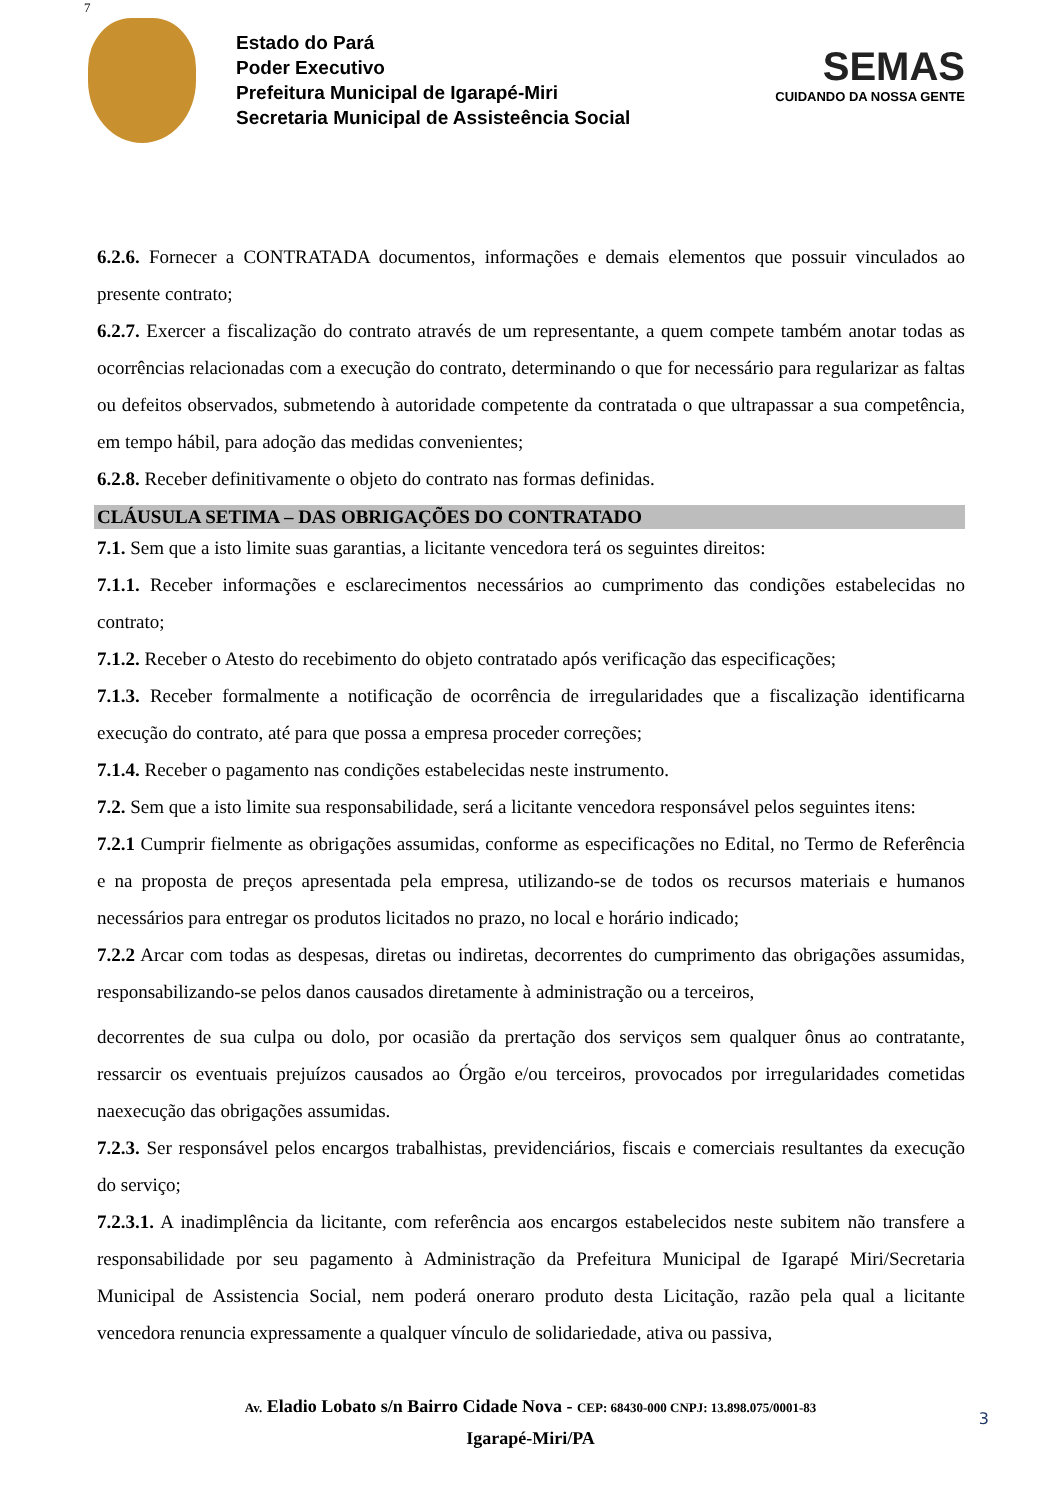7
Estado do Pará
Poder Executivo
Prefeitura Municipal de Igarapé-Miri
Secretaria Municipal de Assisteência Social
SEMAS
CUIDANDO DA NOSSA GENTE
6.2.6. Fornecer a CONTRATADA documentos, informações e demais elementos que possuir vinculados ao presente contrato;
6.2.7. Exercer a fiscalização do contrato através de um representante, a quem compete também anotar todas as ocorrências relacionadas com a execução do contrato, determinando o que for necessário para regularizar as faltas ou defeitos observados, submetendo à autoridade competente da contratada o que ultrapassar a sua competência, em tempo hábil, para adoção das medidas convenientes;
6.2.8. Receber definitivamente o objeto do contrato nas formas definidas.
CLÁUSULA SETIMA – DAS OBRIGAÇÕES DO CONTRATADO
7.1. Sem que a isto limite suas garantias, a licitante vencedora terá os seguintes direitos:
7.1.1. Receber informações e esclarecimentos necessários ao cumprimento das condições estabelecidas no contrato;
7.1.2. Receber o Atesto do recebimento do objeto contratado após verificação das especificações;
7.1.3. Receber formalmente a notificação de ocorrência de irregularidades que a fiscalização identificarna execução do contrato, até para que possa a empresa proceder correções;
7.1.4. Receber o pagamento nas condições estabelecidas neste instrumento.
7.2. Sem que a isto limite sua responsabilidade, será a licitante vencedora responsável pelos seguintes itens:
7.2.1 Cumprir fielmente as obrigações assumidas, conforme as especificações no Edital, no Termo de Referência e na proposta de preços apresentada pela empresa, utilizando-se de todos os recursos materiais e humanos necessários para entregar os produtos licitados no prazo, no local e horário indicado;
7.2.2 Arcar com todas as despesas, diretas ou indiretas, decorrentes do cumprimento das obrigações assumidas, responsabilizando-se pelos danos causados diretamente à administração ou a terceiros,
decorrentes de sua culpa ou dolo, por ocasião da prertação dos serviços sem qualquer ônus ao contratante, ressarcir os eventuais prejuízos causados ao Órgão e/ou terceiros, provocados por irregularidades cometidas naexecução das obrigações assumidas.
7.2.3. Ser responsável pelos encargos trabalhistas, previdenciários, fiscais e comerciais resultantes da execução do serviço;
7.2.3.1. A inadimplência da licitante, com referência aos encargos estabelecidos neste subitem não transfere a responsabilidade por seu pagamento à Administração da Prefeitura Municipal de Igarapé Miri/Secretaria Municipal de Assistencia Social, nem poderá oneraro produto desta Licitação, razão pela qual a licitante vencedora renuncia expressamente a qualquer vínculo de solidariedade, ativa ou passiva,
Av. Eladio Lobato s/n Bairro Cidade Nova - CEP: 68430-000 CNPJ: 13.898.075/0001-83
Igarapé-Miri/PA
3